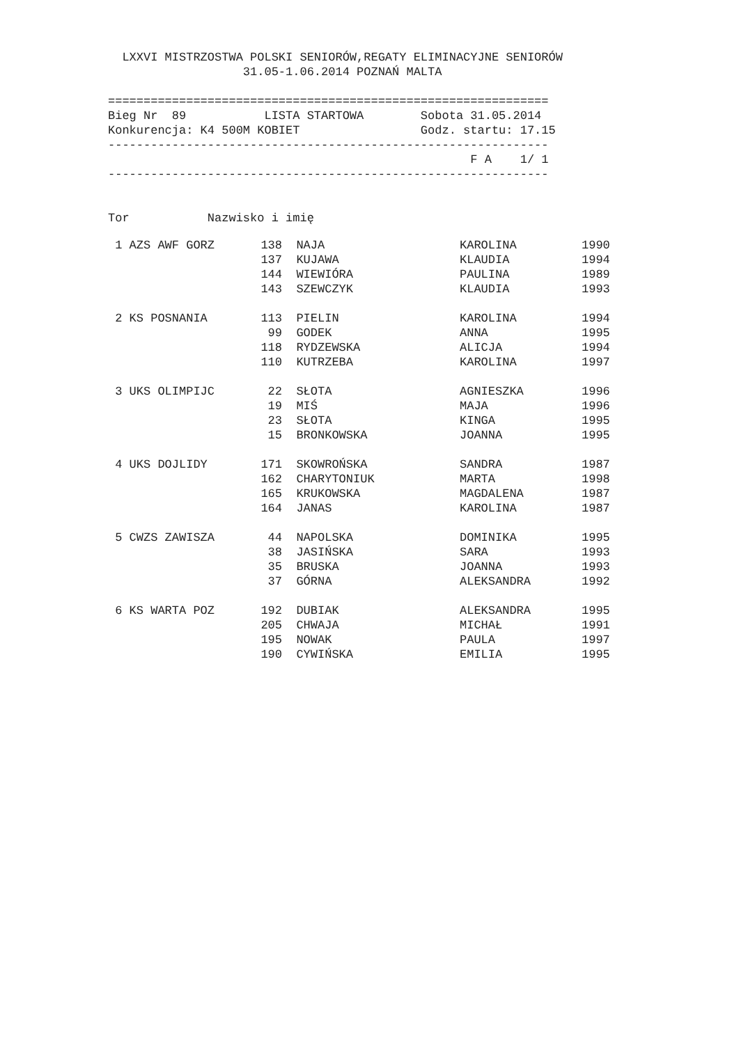LXXVI MISTRZOSTWA POLSKI SENIORÓW,REGATY ELIMINACYJNE SENIORÓW
                   31.05-1.06.2014 POZNAŃ MALTA

==============================================================
Bieg Nr  89           LISTA STARTOWA        Sobota 31.05.2014
Konkurencja: K4 500M KOBIET                 Godz. startu: 17.15
--------------------------------------------------------------
                                                   F A    1/ 1
--------------------------------------------------------------


Tor           Nazwisko i imię
| 1 AZS AWF GORZ | 138 | NAJA | KAROLINA | 1990 |
| | 137 | KUJAWA | KLAUDIA | 1994 |
| | 144 | WIEWIÓRA | PAULINA | 1989 |
| | 143 | SZEWCZYK | KLAUDIA | 1993 |
| 2 KS POSNANIA | 113 | PIELIN | KAROLINA | 1994 |
| | 99 | GODEK | ANNA | 1995 |
| | 118 | RYDZEWSKA | ALICJA | 1994 |
| | 110 | KUTRZEBA | KAROLINA | 1997 |
| 3 UKS OLIMPIJC | 22 | SŁOTA | AGNIESZKA | 1996 |
| | 19 | MIŚ | MAJA | 1996 |
| | 23 | SŁOTA | KINGA | 1995 |
| | 15 | BRONKOWSKA | JOANNA | 1995 |
| 4 UKS DOJLIDY | 171 | SKOWROŃSKA | SANDRA | 1987 |
| | 162 | CHARYTONIUK | MARTA | 1998 |
| | 165 | KRUKOWSKA | MAGDALENA | 1987 |
| | 164 | JANAS | KAROLINA | 1987 |
| 5 CWZS ZAWISZA | 44 | NAPOLSKA | DOMINIKA | 1995 |
| | 38 | JASIŃSKA | SARA | 1993 |
| | 35 | BRUSKA | JOANNA | 1993 |
| | 37 | GÓRNA | ALEKSANDRA | 1992 |
| 6 KS WARTA POZ | 192 | DUBIAK | ALEKSANDRA | 1995 |
| | 205 | CHWAJA | MICHAŁ | 1991 |
| | 195 | NOWAK | PAULA | 1997 |
| | 190 | CYWIŃSKA | EMILIA | 1995 |